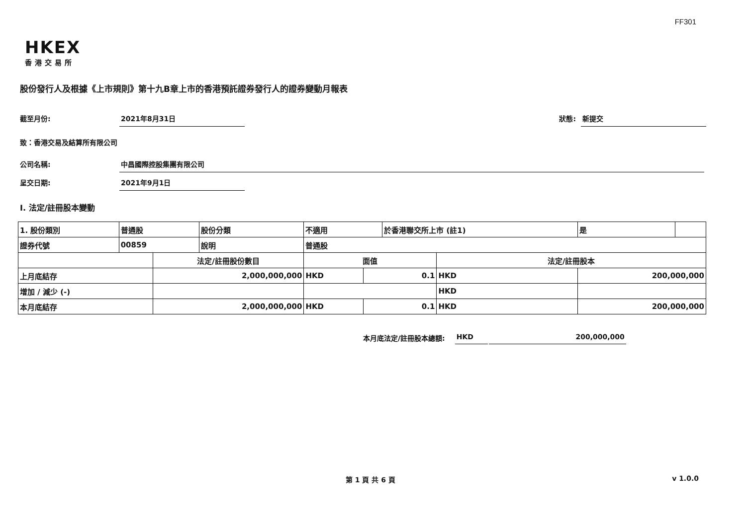FF301
HKEX
香港交易所
股份發行人及根據《上市規則》第十九B章上市的香港預託證券發行人的證券變動月報表
截至月份: 2021年8月31日 狀態: 新提交
致：香港交易及結算所有限公司
公司名稱: 中昌國際控股集團有限公司
呈交日期: 2021年9月1日
I. 法定/註冊股本變動
| 1. 股份類別 | 普通股 | | 股份分類 | 不適用 | | 於香港聯交所上市 (註1) | | 是 | |
| 證券代號 | 00859 | | 說明 | 普通股 | | | | | |
| | | 法定/註冊股份數目 | | 面值 | | | 法定/註冊股本 | | |
| 上月底結存 | | 2,000,000,000 | | HKD | 0.1 | | HKD | 200,000,000 | |
| 增加 / 減少 (-) | | | | | | | HKD | | |
| 本月底結存 | | 2,000,000,000 | | HKD | 0.1 | | HKD | 200,000,000 | |
本月底法定/註冊股本總額: HKD 200,000,000
第 1 頁 共 6 頁 v 1.0.0